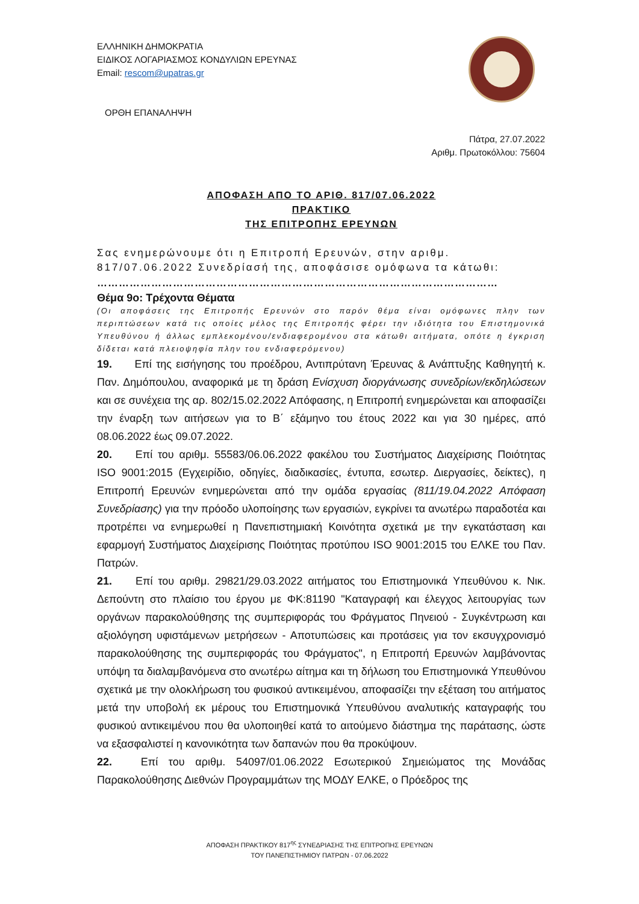ΕΛΛΗΝΙΚΗ ΔΗΜΟΚΡΑΤΙΑ
ΕΙΔΙΚΟΣ ΛΟΓΑΡΙΑΣΜΟΣ ΚΟΝΔΥΛΙΩΝ ΕΡΕΥΝΑΣ
Email: rescom@upatras.gr
ΟΡΘΗ ΕΠΑΝΑΛΗΨΗ
Πάτρα, 27.07.2022
Αριθμ. Πρωτοκόλλου: 75604
ΑΠΟΦΑΣΗ ΑΠΟ ΤΟ ΑΡΙΘ. 817/07.06.2022
ΠΡΑΚΤΙΚΟ
ΤΗΣ ΕΠΙΤΡΟΠΗΣ ΕΡΕΥΝΩΝ
Σας ενημερώνουμε ότι η Επιτροπή Ερευνών, στην αριθμ. 817/07.06.2022 Συνεδρίασή της, αποφάσισε ομόφωνα τα κάτωθι:
…………………………………………………………………………………………………
Θέμα 9ο: Τρέχοντα Θέματα
(Οι αποφάσεις της Επιτροπής Ερευνών στο παρόν θέμα είναι ομόφωνες πλην των περιπτώσεων κατά τις οποίες μέλος της Επιτροπής φέρει την ιδιότητα του Επιστημονικά Υπευθύνου ή άλλως εμπλεκομένου/ενδιαφερομένου στα κάτωθι αιτήματα, οπότε η έγκριση δίδεται κατά πλειοψηφία πλην του ενδιαφερόμενου)
19. Επί της εισήγησης του προέδρου, Αντιπρύτανη Έρευνας & Ανάπτυξης Καθηγητή κ. Παν. Δημόπουλου, αναφορικά με τη δράση Ενίσχυση διοργάνωσης συνεδρίων/εκδηλώσεων και σε συνέχεια της αρ. 802/15.02.2022 Απόφασης, η Επιτροπή ενημερώνεται και αποφασίζει την έναρξη των αιτήσεων για το Β΄ εξάμηνο του έτους 2022 και για 30 ημέρες, από 08.06.2022 έως 09.07.2022.
20. Επί του αριθμ. 55583/06.06.2022 φακέλου του Συστήματος Διαχείρισης Ποιότητας ISO 9001:2015 (Εγχειρίδιο, οδηγίες, διαδικασίες, έντυπα, εσωτερ. Διεργασίες, δείκτες), η Επιτροπή Ερευνών ενημερώνεται από την ομάδα εργασίας (811/19.04.2022 Απόφαση Συνεδρίασης) για την πρόοδο υλοποίησης των εργασιών, εγκρίνει τα ανωτέρω παραδοτέα και προτρέπει να ενημερωθεί η Πανεπιστημιακή Κοινότητα σχετικά με την εγκατάσταση και εφαρμογή Συστήματος Διαχείρισης Ποιότητας προτύπου ISO 9001:2015 του ΕΛΚΕ του Παν. Πατρών.
21. Επί του αριθμ. 29821/29.03.2022 αιτήματος του Επιστημονικά Υπευθύνου κ. Νικ. Δεπούντη στο πλαίσιο του έργου με ΦΚ:81190 "Καταγραφή και έλεγχος λειτουργίας των οργάνων παρακολούθησης της συμπεριφοράς του Φράγματος Πηνειού - Συγκέντρωση και αξιολόγηση υφιστάμενων μετρήσεων - Αποτυπώσεις και προτάσεις για τον εκσυγχρονισμό παρακολούθησης της συμπεριφοράς του Φράγματος", η Επιτροπή Ερευνών λαμβάνοντας υπόψη τα διαλαμβανόμενα στο ανωτέρω αίτημα και τη δήλωση του Επιστημονικά Υπευθύνου σχετικά με την ολοκλήρωση του φυσικού αντικειμένου, αποφασίζει την εξέταση του αιτήματος μετά την υποβολή εκ μέρους του Επιστημονικά Υπευθύνου αναλυτικής καταγραφής του φυσικού αντικειμένου που θα υλοποιηθεί κατά το αιτούμενο διάστημα της παράτασης, ώστε να εξασφαλιστεί η κανονικότητα των δαπανών που θα προκύψουν.
22. Επί του αριθμ. 54097/01.06.2022 Εσωτερικού Σημειώματος της Μονάδας Παρακολούθησης Διεθνών Προγραμμάτων της ΜΟΔΥ ΕΛΚΕ, ο Πρόεδρος της
ΑΠΟΦΑΣΗ ΠΡΑΚΤΙΚΟΥ 817<sup>ης</sup> ΣΥΝΕΔΡΙΑΣΗΣ ΤΗΣ ΕΠΙΤΡΟΠΗΣ ΕΡΕΥΝΩΝ
ΤΟΥ ΠΑΝΕΠΙΣΤΗΜΙΟΥ ΠΑΤΡΩΝ - 07.06.2022